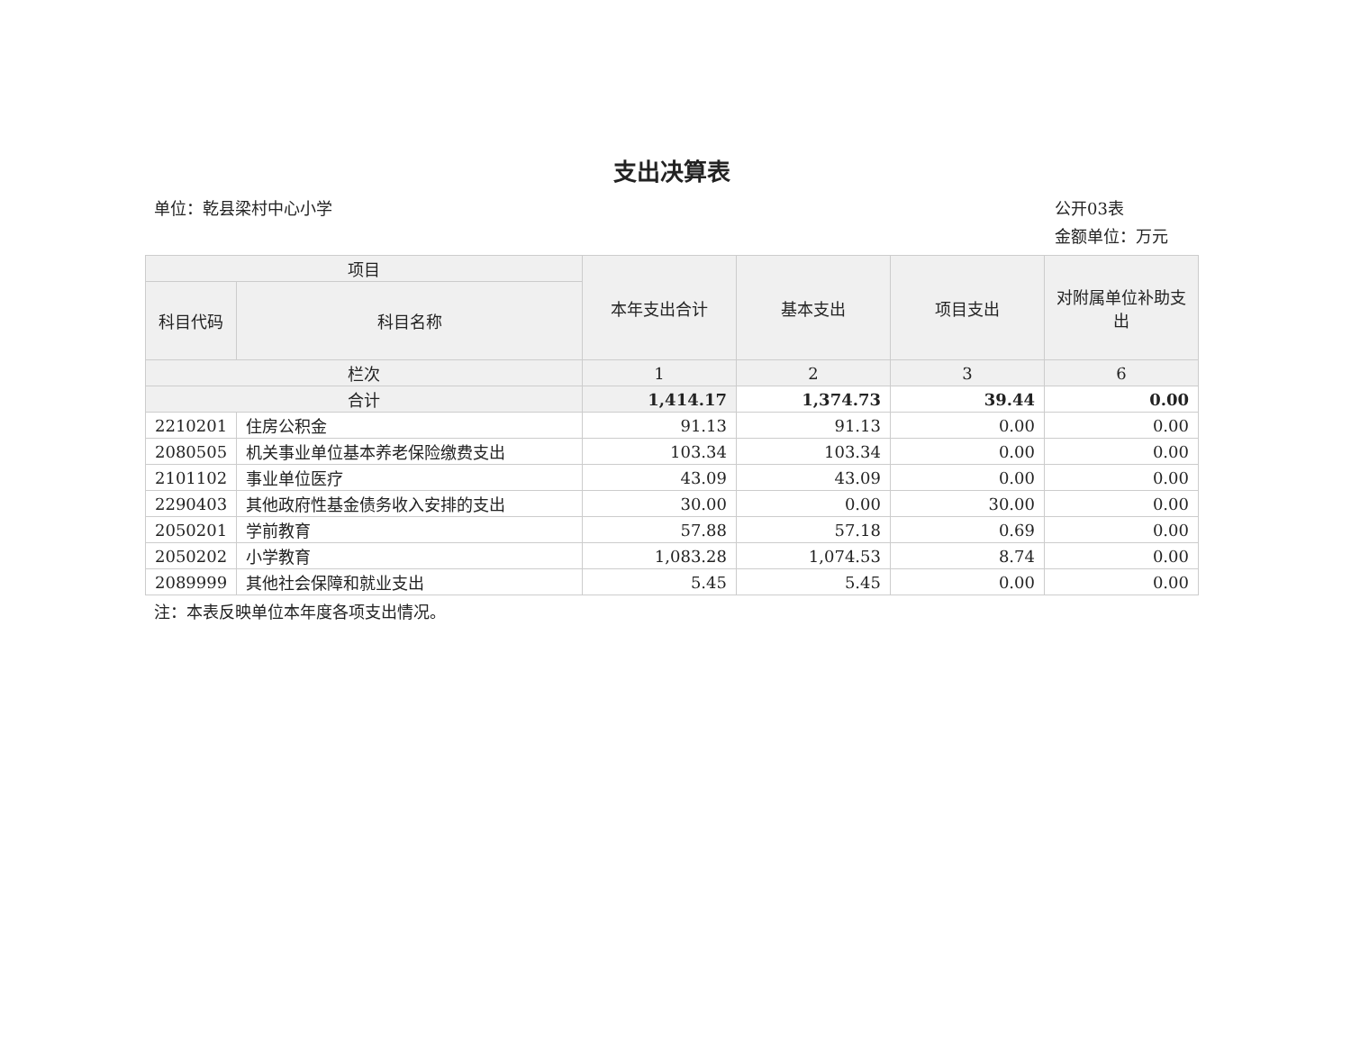支出决算表
单位：乾县梁村中心小学 公开03表
金额单位：万元
| 项目 | | 本年支出合计 | 基本支出 | 项目支出 | 对附属单位补助支出 |
| --- | --- | --- | --- | --- | --- |
| 科目代码 | 科目名称 | | | | |
| 栏次 | | 1 | 2 | 3 | 6 |
| 合计 | | 1,414.17 | 1,374.73 | 39.44 | 0.00 |
| 2210201 | 住房公积金 | 91.13 | 91.13 | 0.00 | 0.00 |
| 2080505 | 机关事业单位基本养老保险缴费支出 | 103.34 | 103.34 | 0.00 | 0.00 |
| 2101102 | 事业单位医疗 | 43.09 | 43.09 | 0.00 | 0.00 |
| 2290403 | 其他政府性基金债务收入安排的支出 | 30.00 | 0.00 | 30.00 | 0.00 |
| 2050201 | 学前教育 | 57.88 | 57.18 | 0.69 | 0.00 |
| 2050202 | 小学教育 | 1,083.28 | 1,074.53 | 8.74 | 0.00 |
| 2089999 | 其他社会保障和就业支出 | 5.45 | 5.45 | 0.00 | 0.00 |
注：本表反映单位本年度各项支出情况。